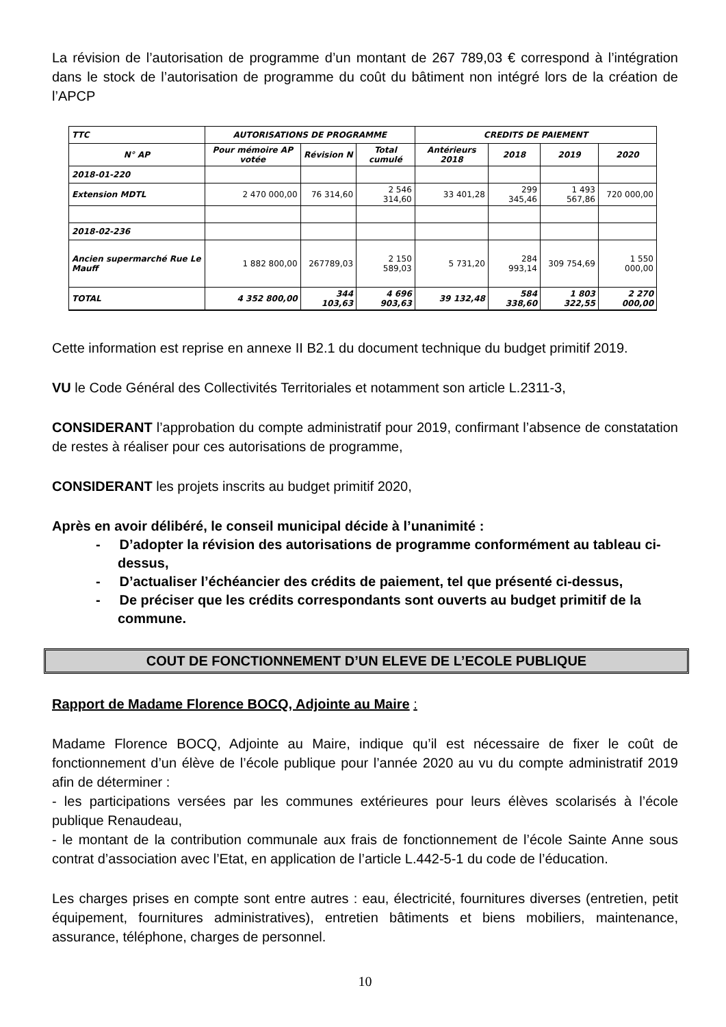La révision de l’autorisation de programme d’un montant de 267 789,03 € correspond à l’intégration dans le stock de l’autorisation de programme du coût du bâtiment non intégré lors de la création de l’APCP
| TTC | AUTORISATIONS DE PROGRAMME | | | CREDITS DE PAIEMENT | | | |
| --- | --- | --- | --- | --- | --- | --- | --- |
| N° AP | Pour mémoire AP votée | Révision N | Total cumulé | Antérieurs 2018 | 2018 | 2019 | 2020 |
| 2018-01-220 | | | | | | | |
| Extension MDTL | 2 470 000,00 | 76 314,60 | 2 546 314,60 | 33 401,28 | 299 345,46 | 1 493 567,86 | 720 000,00 |
| 2018-02-236 | | | | | | | |
| Ancien supermarché Rue Le Mauff | 1 882 800,00 | 267789,03 | 2 150 589,03 | 5 731,20 | 284 993,14 | 309 754,69 | 1 550 000,00 |
| TOTAL | 4 352 800,00 | 344 103,63 | 4 696 903,63 | 39 132,48 | 584 338,60 | 1 803 322,55 | 2 270 000,00 |
Cette information est reprise en annexe II B2.1 du document technique du budget primitif 2019.
VU le Code Général des Collectivités Territoriales et notamment son article L.2311-3,
CONSIDERANT l’approbation du compte administratif pour 2019, confirmant l’absence de constatation de restes à réaliser pour ces autorisations de programme,
CONSIDERANT les projets inscrits au budget primitif 2020,
Après en avoir délibéré, le conseil municipal décide à l’unanimité :
- D’adopter la révision des autorisations de programme conformément au tableau ci-dessus,
- D’actualiser l’échéancier des crédits de paiement, tel que présenté ci-dessus,
- De préciser que les crédits correspondants sont ouverts au budget primitif de la commune.
COUT DE FONCTIONNEMENT D’UN ELEVE DE L’ECOLE PUBLIQUE
Rapport de Madame Florence BOCQ, Adjointe au Maire :
Madame Florence BOCQ, Adjointe au Maire, indique qu’il est nécessaire de fixer le coût de fonctionnement d’un élève de l’école publique pour l’année 2020 au vu du compte administratif 2019 afin de déterminer :
- les participations versées par les communes extérieures pour leurs élèves scolarisés à l’école publique Renaudeau,
- le montant de la contribution communale aux frais de fonctionnement de l’école Sainte Anne sous contrat d’association avec l’Etat, en application de l’article L.442-5-1 du code de l’éducation.
Les charges prises en compte sont entre autres : eau, électricité, fournitures diverses (entretien, petit équipement, fournitures administratives), entretien bâtiments et biens mobiliers, maintenance, assurance, téléphone, charges de personnel.
10